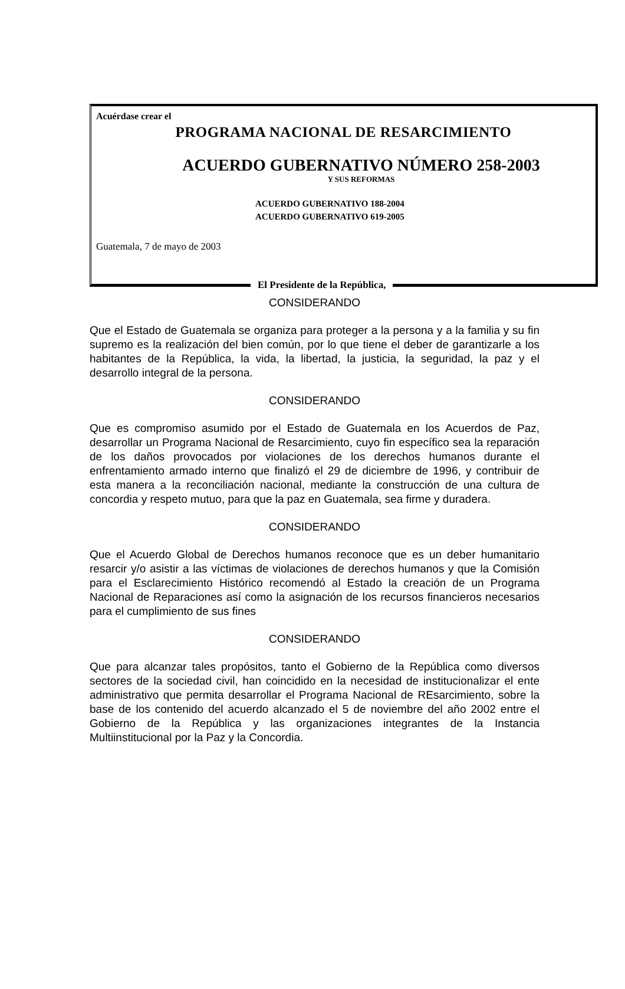Acuérdase crear el
PROGRAMA NACIONAL DE RESARCIMIENTO
ACUERDO GUBERNATIVO NÚMERO 258-2003
Y SUS REFORMAS
ACUERDO GUBERNATIVO 188-2004
ACUERDO GUBERNATIVO 619-2005
Guatemala, 7 de mayo de 2003
El Presidente de la República,
CONSIDERANDO
Que el Estado de Guatemala se organiza para proteger a la persona y a la familia y su fin supremo es la realización del bien común, por lo que tiene el deber de garantizarle a los habitantes de la República, la vida, la libertad, la justicia, la seguridad, la paz y el desarrollo integral de la persona.
CONSIDERANDO
Que es compromiso asumido por el Estado de Guatemala en los Acuerdos de Paz, desarrollar un Programa Nacional de Resarcimiento, cuyo fin específico sea la reparación de los daños provocados por violaciones de los derechos humanos durante el enfrentamiento armado interno que finalizó el 29 de diciembre de 1996, y contribuir de esta manera a la reconciliación nacional, mediante la construcción de una cultura de concordia y respeto mutuo, para que la paz en Guatemala, sea firme y duradera.
CONSIDERANDO
Que el Acuerdo Global de Derechos humanos reconoce que es un deber humanitario resarcir y/o asistir a las víctimas de violaciones de derechos humanos y que la Comisión para el Esclarecimiento Histórico recomendó al Estado la creación de un Programa Nacional de Reparaciones así como la asignación de los recursos financieros necesarios para el cumplimiento de sus fines
CONSIDERANDO
Que para alcanzar tales propósitos, tanto el Gobierno de la República como diversos sectores de la sociedad civil, han coincidido en la necesidad de institucionalizar el ente administrativo que permita desarrollar el Programa Nacional de REsarcimiento, sobre la base de los contenido del acuerdo alcanzado el 5 de noviembre del año 2002 entre el Gobierno de la República y las organizaciones integrantes de la Instancia Multiinstitucional por la Paz y la Concordia.